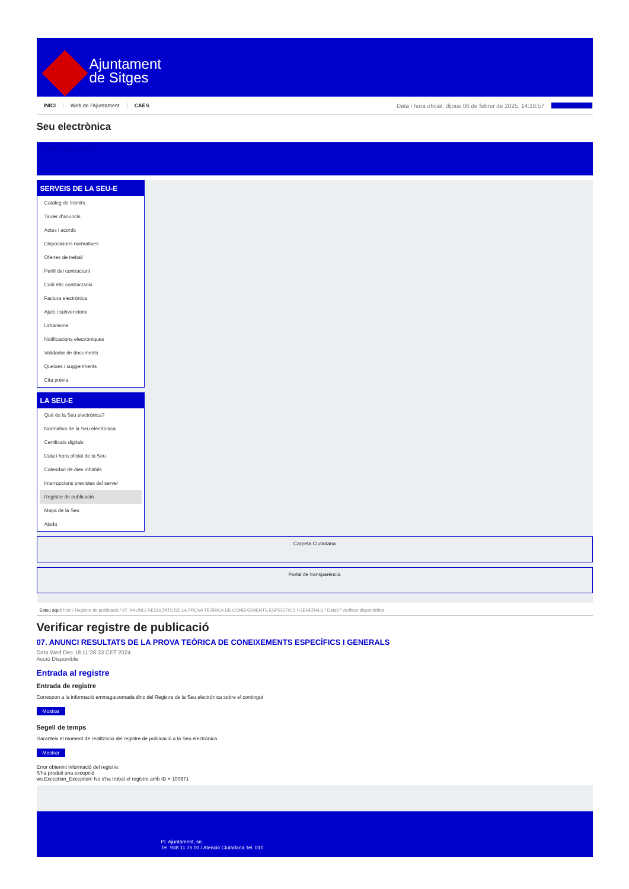Ajuntament
de Sitges
INICI Web de l'Ajuntament CAES Data i hora oficial: dijous 06 de febrer de 2025, 14:18:57 Sincronitza
Seu electrònica
Obtenir còpia autèntica
SERVEIS DE LA SEU-E
Catàleg de tràmits
Tauler d'anuncis
Actes i acords
Disposicions normatives
Ofertes de treball
Perfil del contractant
Codi ètic contractació
Factura electrònica
Ajuts i subvencions
Urbanisme
Notificacions electròniques
Validador de documents
Queixes i suggeriments
Cita prèvia
LA SEU-E
Què és la Seu electrònica?
Normativa de la Seu electrònica
Certificats digitals
Data i hora oficial de la Seu
Calendari de dies inhàbils
Interrupcions previstes del servei
Registre de publicació
Mapa de la Seu
Ajuda
Carpeta Ciutadana
Portal de transparència
Esteu aquí: Inici / Registre de publicació / 07. ANUNCI RESULTATS DE LA PROVA TEÒRICA DE CONEIXEMENTS ESPECÍFICS I GENERALS / Detall / Verificar disponibilitat
Verificar registre de publicació
07. ANUNCI RESULTATS DE LA PROVA TEÒRICA DE CONEIXEMENTS ESPECÍFICS I GENERALS
Data Wed Dec 18 11:28:33 CET 2024
Acció Disponible
Entrada al registre
Entrada de registre
Correspon a la informació emmagatzemada dins del Registre de la Seu electrònica sobre el contingut
Mostrar
Segell de temps
Garanteix el moment de realització del registre de publicació a la Seu electrònica
Mostrar
Error obtenint informació del registre:
S'ha produit una excepció
ws.Exception_Exception: No s'ha trobat el registre amb ID = 100871
Pl. Ajuntament, sn.
Tel. 938 11 76 00 / Atenció Ciutadana Tel. 010